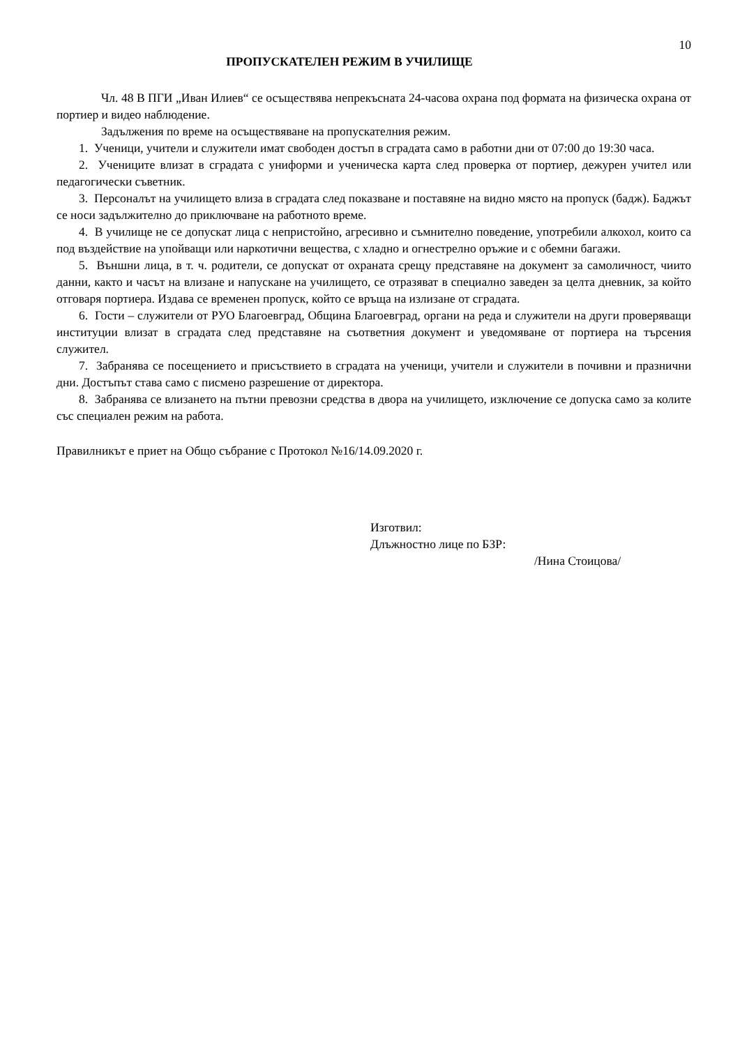10
ПРОПУСКАТЕЛЕН РЕЖИМ В УЧИЛИЩЕ
Чл. 48 В ПГИ „Иван Илиев“ се осъществява непрекъсната 24-часова охрана под формата на физическа охрана от портиер и видео наблюдение.
Задължения по време на осъществяване на пропускателния режим.
1. Ученици, учители и служители имат свободен достъп в сградата само в работни дни от 07:00 до 19:30 часа.
2. Учениците влизат в сградата с униформи и ученическа карта след проверка от портиер, дежурен учител или педагогически съветник.
3. Персоналът на училището влиза в сградата след показване и поставяне на видно място на пропуск (бадж). Баджът се носи задължително до приключване на работното време.
4. В училище не се допускат лица с непристойно, агресивно и съмнително поведение, употребили алкохол, които са под въздействие на упойващи или наркотични вещества, с хладно и огнестрелно оръжие и с обемни багажи.
5. Външни лица, в т. ч. родители, се допускат от охраната срещу представяне на документ за самоличност, чиито данни, както и часът на влизане и напускане на училището, се отразяват в специално заведен за целта дневник, за който отговаря портиера. Издава се временен пропуск, който се връща на излизане от сградата.
6. Гости – служители от РУО Благоевград, Община Благоевград, органи на реда и служители на други проверяващи институции влизат в сградата след представяне на съответния документ и уведомяване от портиера на търсения служител.
7. Забранява се посещението и присъствието в сградата на ученици, учители и служители в почивни и празнични дни. Достъпът става само с писмено разрешение от директора.
8. Забранява се влизането на пътни превозни средства в двора на училището, изключение се допуска само за колите със специален режим на работа.
Правилникът е приет на Общо събрание с Протокол №16/14.09.2020 г.
Изготвил:
Длъжностно лице по БЗР:
/Нина Стоицова/